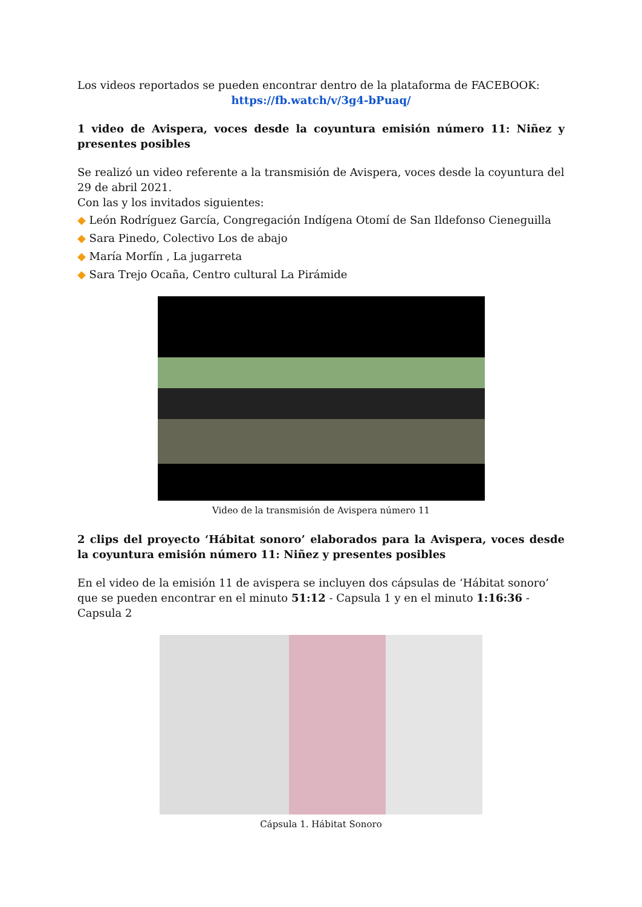Los videos reportados se pueden encontrar dentro de la plataforma de FACEBOOK:
https://fb.watch/v/3g4-bPuaq/
1 video de Avispera, voces desde la coyuntura emisión número 11: Niñez y presentes posibles
Se realizó un video referente a la transmisión de Avispera, voces desde la coyuntura del 29 de abril 2021.
Con las y los invitados siguientes:
◆ León Rodríguez García, Congregación Indígena Otomí de San Ildefonso Cieneguilla
◆ Sara Pinedo, Colectivo Los de abajo
◆ María Morfín , La jugarreta
◆ Sara Trejo Ocaña, Centro cultural La Pirámide
Video de la transmisión de Avispera número 11
2 clips del proyecto ‘Hábitat sonoro’ elaborados para la Avispera, voces desde la coyuntura emisión número 11: Niñez y presentes posibles
En el video de la emisión 11 de avispera se incluyen dos cápsulas de ‘Hábitat sonoro’ que se pueden encontrar en el minuto 51:12 - Capsula 1 y en el minuto 1:16:36 - Capsula 2
Cápsula 1. Hábitat Sonoro